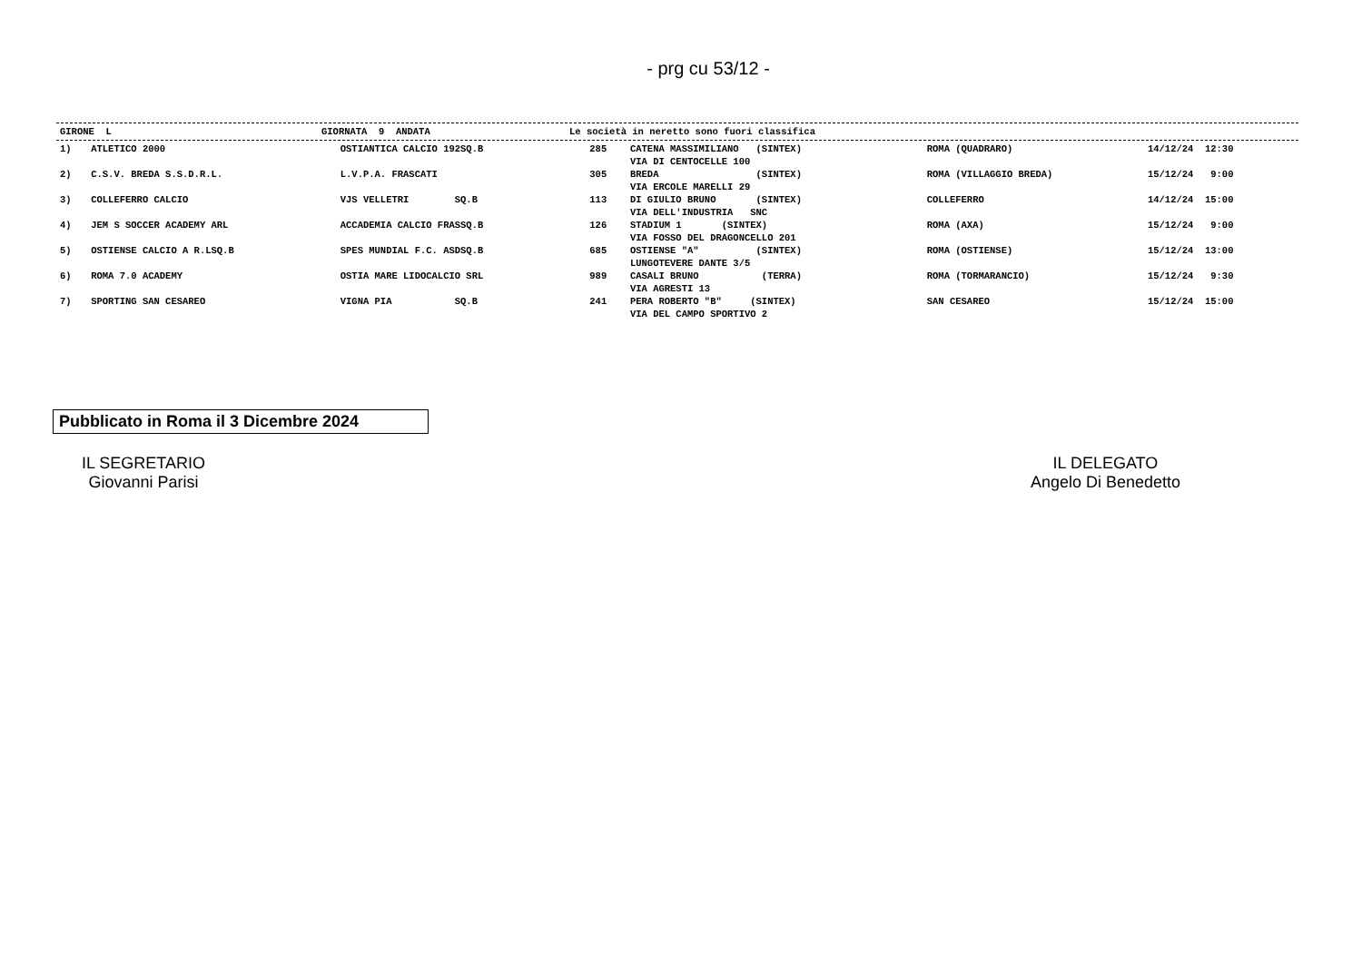- prg cu 53/12 -
| GIRONE L | GIORNATA 9 ANDATA | Le società in neretto sono fuori classifica |
| --- | --- | --- |
| 1) | ATLETICO 2000 | OSTIANTICA CALCIO 192SQ.B | 285 | CATENA MASSIMILIANO (SINTEX) VIA DI CENTOCELLE 100 | ROMA (QUADRARO) | 14/12/24 12:30 |
| 2) | C.S.V. BREDA S.S.D.R.L. | L.V.P.A. FRASCATI | 305 | BREDA (SINTEX) VIA ERCOLE MARELLI 29 | ROMA (VILLAGGIO BREDA) | 15/12/24 9:00 |
| 3) | COLLEFERRO CALCIO | VJS VELLETRI SQ.B | 113 | DI GIULIO BRUNO (SINTEX) VIA DELL'INDUSTRIA SNC | COLLEFERRO | 14/12/24 15:00 |
| 4) | JEM S SOCCER ACADEMY ARL | ACCADEMIA CALCIO FRASSQ.B | 126 | STADIUM 1 (SINTEX) VIA FOSSO DEL DRAGONCELLO 201 | ROMA (AXA) | 15/12/24 9:00 |
| 5) | OSTIENSE CALCIO A R.LSQ.B | SPES MUNDIAL F.C. ASDSQ.B | 685 | OSTIENSE "A" (SINTEX) LUNGOTEVERE DANTE 3/5 | ROMA (OSTIENSE) | 15/12/24 13:00 |
| 6) | ROMA 7.0 ACADEMY | OSTIA MARE LIDOCALCIO SRL | 989 | CASALI BRUNO (TERRA) VIA AGRESTI 13 | ROMA (TORMARANCIO) | 15/12/24 9:30 |
| 7) | SPORTING SAN CESAREO | VIGNA PIA SQ.B | 241 | PERA ROBERTO "B" (SINTEX) VIA DEL CAMPO SPORTIVO 2 | SAN CESAREO | 15/12/24 15:00 |
Pubblicato in Roma il 3 Dicembre 2024
IL SEGRETARIO
Giovanni Parisi
IL DELEGATO
Angelo Di Benedetto